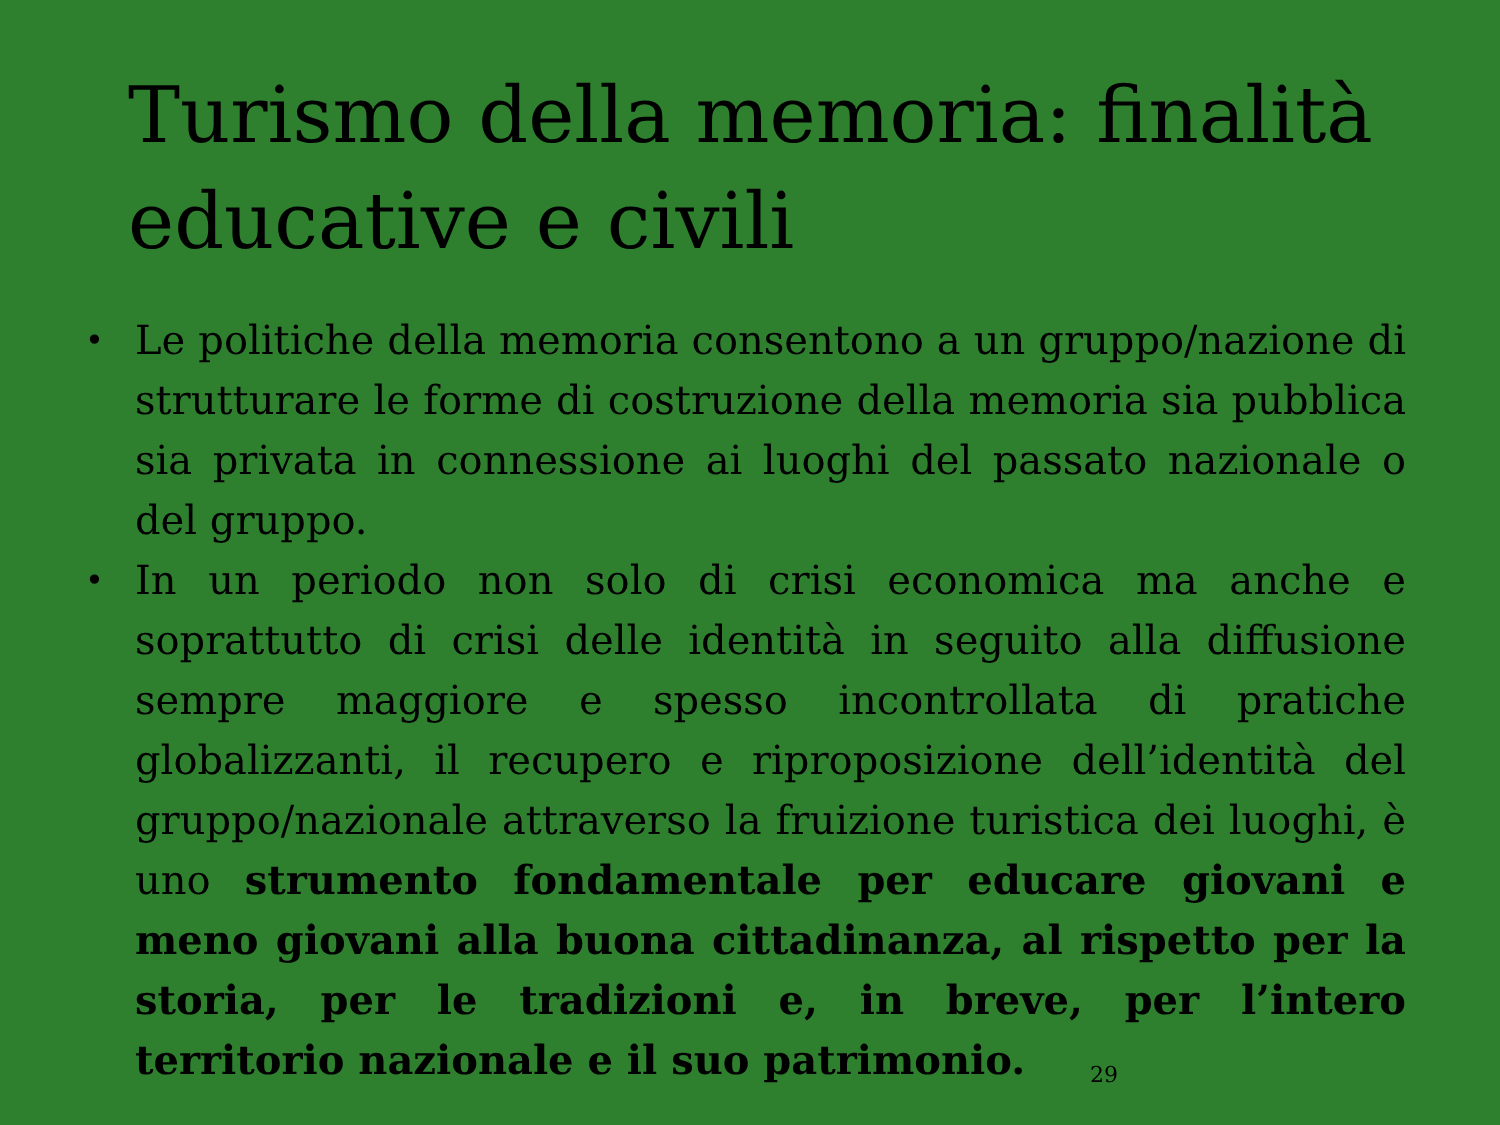Turismo della memoria: finalità educative e civili
• Le politiche della memoria consentono a un gruppo/nazione di strutturare le forme di costruzione della memoria sia pubblica sia privata in connessione ai luoghi del passato nazionale o del gruppo.
• In un periodo non solo di crisi economica ma anche e soprattutto di crisi delle identità in seguito alla diffusione sempre maggiore e spesso incontrollata di pratiche globalizzanti, il recupero e riproposizione dell’identità del gruppo/nazionale attraverso la fruizione turistica dei luoghi, è uno strumento fondamentale per educare giovani e meno giovani alla buona cittadinanza, al rispetto per la storia, per le tradizioni e, in breve, per l’intero territorio nazionale e il suo patrimonio.
29